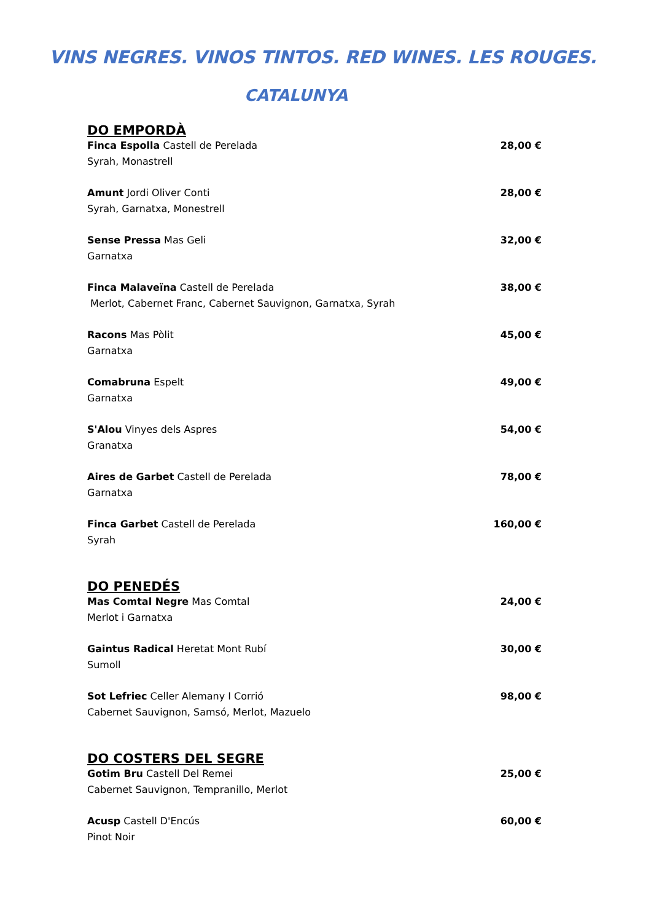VINS NEGRES. VINOS TINTOS. RED WINES. LES ROUGES.
CATALUNYA
DO EMPORDÀ
Finca Espolla Castell de Perelada
Syrah, Monastrell
28,00 €
Amunt Jordi Oliver Conti
Syrah, Garnatxa, Monestrell
28,00 €
Sense Pressa Mas Geli
Garnatxa
32,00 €
Finca Malaveïna Castell de Perelada
Merlot, Cabernet Franc, Cabernet Sauvignon, Garnatxa, Syrah
38,00 €
Racons Mas Pòlit
Garnatxa
45,00 €
Comabruna Espelt
Garnatxa
49,00 €
S'Alou Vinyes dels Aspres
Granatxa
54,00 €
Aires de Garbet Castell de Perelada
Garnatxa
78,00 €
Finca Garbet Castell de Perelada
Syrah
160,00 €
DO PENEDÉS
Mas Comtal Negre Mas Comtal
Merlot i Garnatxa
24,00 €
Gaintus Radical Heretat Mont Rubí
Sumoll
30,00 €
Sot Lefriec Celler Alemany I Corrió
Cabernet Sauvignon, Samsó, Merlot, Mazuelo
98,00 €
DO COSTERS DEL SEGRE
Gotim Bru Castell Del Remei
Cabernet Sauvignon, Tempranillo, Merlot
25,00 €
Acusp Castell D'Encús
Pinot Noir
60,00 €